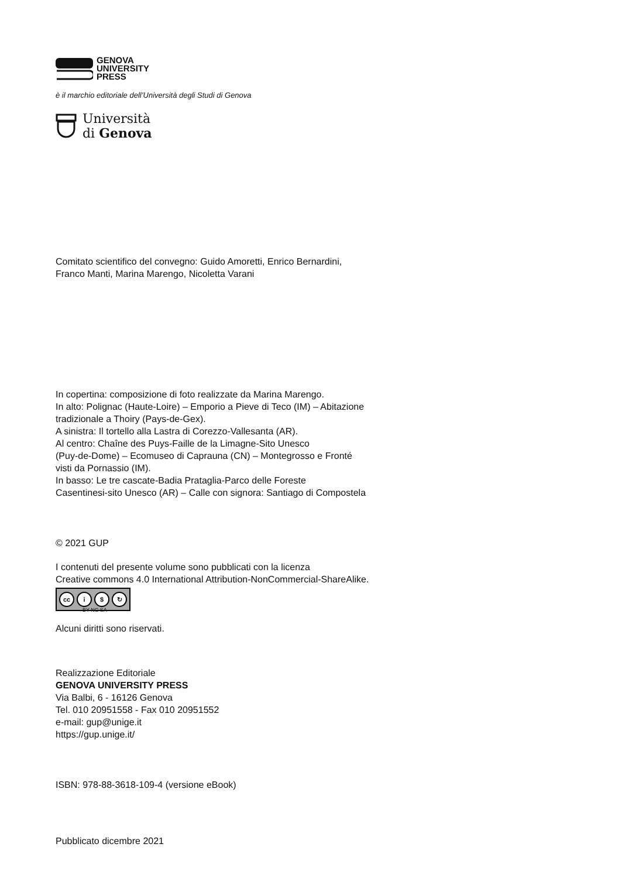GENOVA
UNIVERSITY
PRESS
è il marchio editoriale dell’Università degli Studi di Genova
Università
di Genova
Comitato scientifico del convegno: Guido Amoretti, Enrico Bernardini,
Franco Manti, Marina Marengo, Nicoletta Varani
In copertina: composizione di foto realizzate da Marina Marengo.
In alto: Polignac (Haute-Loire) – Emporio a Pieve di Teco (IM) – Abitazione
tradizionale a Thoiry (Pays-de-Gex).
A sinistra: Il tortello alla Lastra di Corezzo-Vallesanta (AR).
Al centro: Chaîne des Puys-Faille de la Limagne-Sito Unesco
(Puy-de-Dome) – Ecomuseo di Caprauna (CN) – Montegrosso e Fronté
visti da Pornassio (IM).
In basso: Le tre cascate-Badia Prataglia-Parco delle Foreste
Casentinesi-sito Unesco (AR) – Calle con signora: Santiago di Compostela
© 2021 GUP
I contenuti del presente volume sono pubblicati con la licenza
Creative commons 4.0 International Attribution-NonCommercial-ShareAlike.
cc i $ ↻
BY NC SA
Alcuni diritti sono riservati.
Realizzazione Editoriale
GENOVA UNIVERSITY PRESS
Via Balbi, 6 - 16126 Genova
Tel. 010 20951558 - Fax 010 20951552
e-mail: gup@unige.it
https://gup.unige.it/
ISBN: 978-88-3618-109-4 (versione eBook)
Pubblicato dicembre 2021